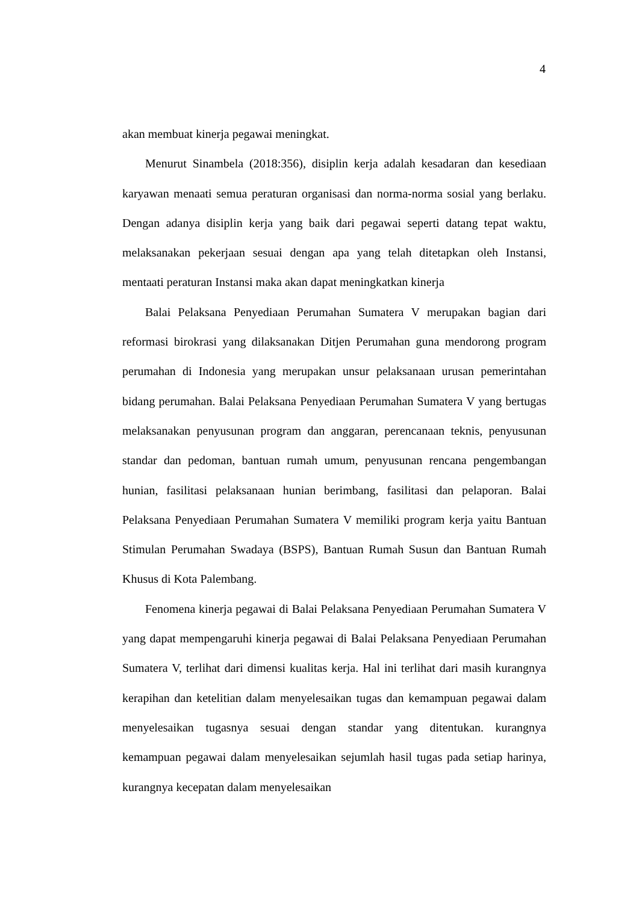4
akan membuat kinerja pegawai meningkat.
Menurut Sinambela (2018:356), disiplin kerja adalah kesadaran dan kesediaan karyawan menaati semua peraturan organisasi dan norma-norma sosial yang berlaku. Dengan adanya disiplin kerja yang baik dari pegawai seperti datang tepat waktu, melaksanakan pekerjaan sesuai dengan apa yang telah ditetapkan oleh Instansi, mentaati peraturan Instansi maka akan dapat meningkatkan kinerja
Balai Pelaksana Penyediaan Perumahan Sumatera V merupakan bagian dari reformasi birokrasi yang dilaksanakan Ditjen Perumahan guna mendorong program perumahan di Indonesia yang merupakan unsur pelaksanaan urusan pemerintahan bidang perumahan. Balai Pelaksana Penyediaan Perumahan Sumatera V yang bertugas melaksanakan penyusunan program dan anggaran, perencanaan teknis, penyusunan standar dan pedoman, bantuan rumah umum, penyusunan rencana pengembangan hunian, fasilitasi pelaksanaan hunian berimbang, fasilitasi dan pelaporan. Balai Pelaksana Penyediaan Perumahan Sumatera V memiliki program kerja yaitu Bantuan Stimulan Perumahan Swadaya (BSPS), Bantuan Rumah Susun dan Bantuan Rumah Khusus di Kota Palembang.
Fenomena kinerja pegawai di Balai Pelaksana Penyediaan Perumahan Sumatera V yang dapat mempengaruhi kinerja pegawai di Balai Pelaksana Penyediaan Perumahan Sumatera V, terlihat dari dimensi kualitas kerja. Hal ini terlihat dari masih kurangnya kerapihan dan ketelitian dalam menyelesaikan tugas dan kemampuan pegawai dalam menyelesaikan tugasnya sesuai dengan standar yang ditentukan. kurangnya kemampuan pegawai dalam menyelesaikan sejumlah hasil tugas pada setiap harinya, kurangnya kecepatan dalam menyelesaikan